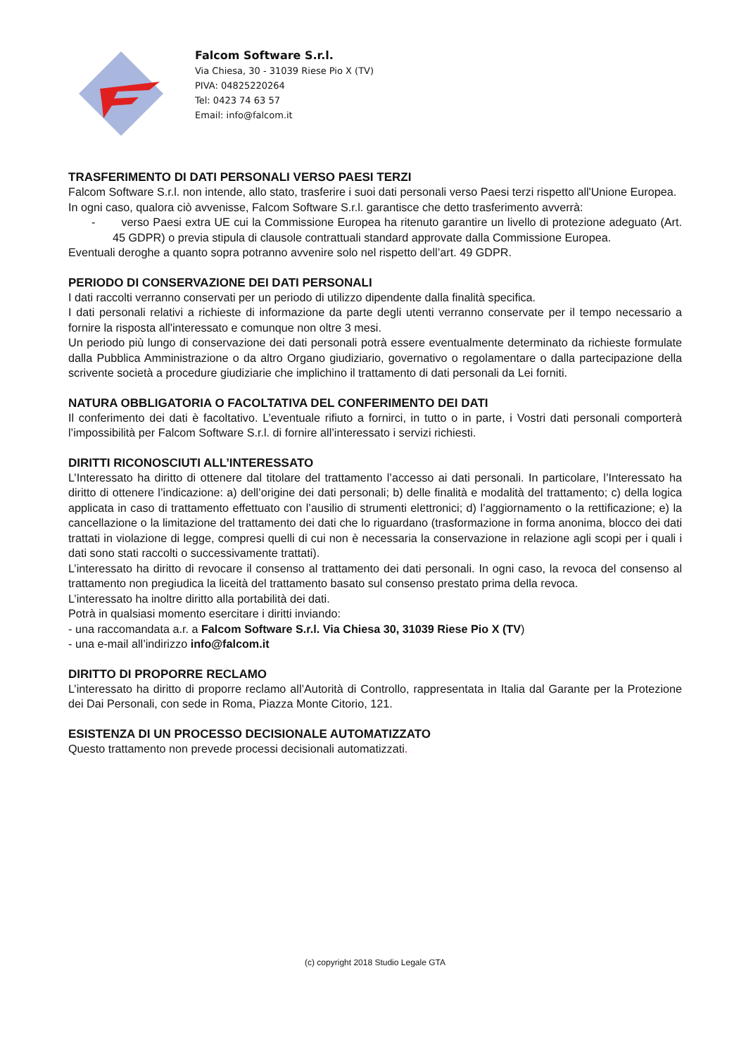Falcom Software S.r.l.
Via Chiesa, 30 - 31039 Riese Pio X (TV)
PIVA: 04825220264
Tel: 0423 74 63 57
Email: info@falcom.it
TRASFERIMENTO DI DATI PERSONALI VERSO PAESI TERZI
Falcom Software S.r.l. non intende, allo stato, trasferire i suoi dati personali verso Paesi terzi rispetto all'Unione Europea.
In ogni caso, qualora ciò avvenisse, Falcom Software S.r.l. garantisce che detto trasferimento avverrà:
- verso Paesi extra UE cui la Commissione Europea ha ritenuto garantire un livello di protezione adeguato (Art. 45 GDPR) o previa stipula di clausole contrattuali standard approvate dalla Commissione Europea.
Eventuali deroghe a quanto sopra potranno avvenire solo nel rispetto dell’art. 49 GDPR.
PERIODO DI CONSERVAZIONE DEI DATI PERSONALI
I dati raccolti verranno conservati per un periodo di utilizzo dipendente dalla finalità specifica.
I dati personali relativi a richieste di informazione da parte degli utenti verranno conservate per il tempo necessario a fornire la risposta all'interessato e comunque non oltre 3 mesi.
Un periodo più lungo di conservazione dei dati personali potrà essere eventualmente determinato da richieste formulate dalla Pubblica Amministrazione o da altro Organo giudiziario, governativo o regolamentare o dalla partecipazione della scrivente società a procedure giudiziarie che implichino il trattamento di dati personali da Lei forniti.
NATURA OBBLIGATORIA O FACOLTATIVA DEL CONFERIMENTO DEI DATI
Il conferimento dei dati è facoltativo. L’eventuale rifiuto a fornirci, in tutto o in parte, i Vostri dati personali comporterà l’impossibilità per Falcom Software S.r.l. di fornire all’interessato i servizi richiesti.
DIRITTI RICONOSCIUTI ALL’INTERESSATO
L’Interessato ha diritto di ottenere dal titolare del trattamento l’accesso ai dati personali. In particolare, l’Interessato ha diritto di ottenere l’indicazione: a) dell’origine dei dati personali; b) delle finalità e modalità del trattamento; c) della logica applicata in caso di trattamento effettuato con l’ausilio di strumenti elettronici; d) l’aggiornamento o la rettificazione; e) la cancellazione o la limitazione del trattamento dei dati che lo riguardano (trasformazione in forma anonima, blocco dei dati trattati in violazione di legge, compresi quelli di cui non è necessaria la conservazione in relazione agli scopi per i quali i dati sono stati raccolti o successivamente trattati).
L’interessato ha diritto di revocare il consenso al trattamento dei dati personali. In ogni caso, la revoca del consenso al trattamento non pregiudica la liceità del trattamento basato sul consenso prestato prima della revoca.
L’interessato ha inoltre diritto alla portabilità dei dati.
Potrà in qualsiasi momento esercitare i diritti inviando:
- una raccomandata a.r. a Falcom Software S.r.l. Via Chiesa 30, 31039 Riese Pio X (TV)
- una e-mail all’indirizzo info@falcom.it
DIRITTO DI PROPORRE RECLAMO
L’interessato ha diritto di proporre reclamo all’Autorità di Controllo, rappresentata in Italia dal Garante per la Protezione dei Dai Personali, con sede in Roma, Piazza Monte Citorio, 121.
ESISTENZA DI UN PROCESSO DECISIONALE AUTOMATIZZATO
Questo trattamento non prevede processi decisionali automatizzati.
(c) copyright 2018 Studio Legale GTA